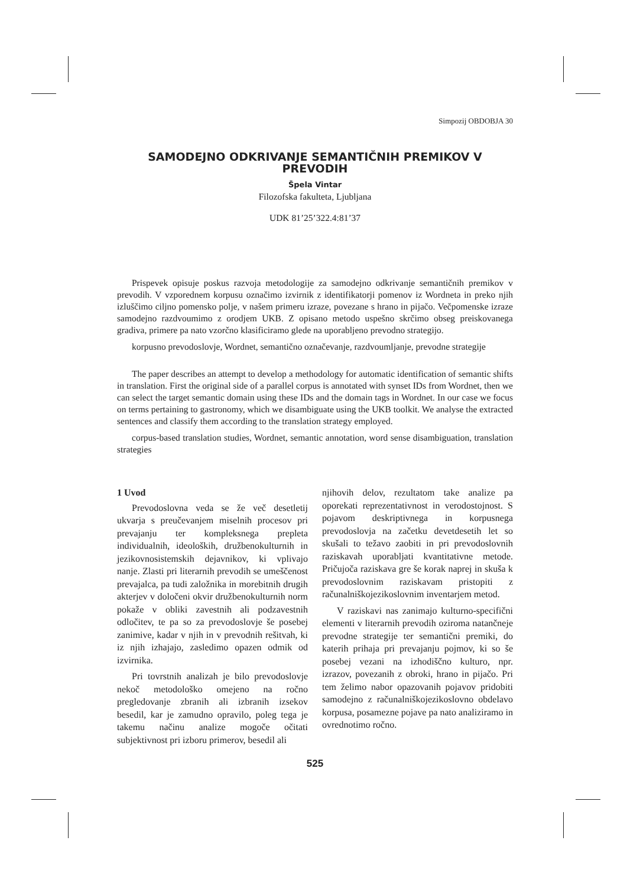Simpozij OBDOBJA 30
SAMODEJNO ODKRIVANJE SEMANTIČNIH PREMIKOV V PREVODIH
Špela Vintar
Filozofska fakulteta, Ljubljana
UDK 81’25’322.4:81’37
Prispevek opisuje poskus razvoja metodologije za samodejno odkrivanje semantičnih premikov v prevodih. V vzporednem korpusu označimo izvirnik z identifikatorji pomenov iz Wordneta in preko njih izluščimo ciljno pomensko polje, v našem primeru izraze, povezane s hrano in pijačo. Večpomenske izraze samodejno razdvoumimo z orodjem UKB. Z opisano metodo uspešno skrčimo obseg preiskovanega gradiva, primere pa nato vzorčno klasificiramo glede na uporabljeno prevodno strategijo.
korpusno prevodoslovje, Wordnet, semantično označevanje, razdvoumljanje, prevodne strategije
The paper describes an attempt to develop a methodology for automatic identification of semantic shifts in translation. First the original side of a parallel corpus is annotated with synset IDs from Wordnet, then we can select the target semantic domain using these IDs and the domain tags in Wordnet. In our case we focus on terms pertaining to gastronomy, which we disambiguate using the UKB toolkit. We analyse the extracted sentences and classify them according to the translation strategy employed.
corpus-based translation studies, Wordnet, semantic annotation, word sense disambiguation, translation strategies
1 Uvod
Prevodoslovna veda se že več desetletij ukvarja s preučevanjem miselnih procesov pri prevajanju ter kompleksnega prepleta individualnih, ideoloških, družbenokulturnih in jezikovnosistemskih dejavnikov, ki vplivajo nanje. Zlasti pri literarnih prevodih se umeščenost prevajalca, pa tudi založnika in morebitnih drugih akterjev v določeni okvir družbenokulturnih norm pokaže v obliki zavestnih ali podzavestnih odločitev, te pa so za prevodoslovje še posebej zanimive, kadar v njih in v prevodnih rešitvah, ki iz njih izhajajo, zasledimo opazen odmik od izvirnika.
Pri tovrstnih analizah je bilo prevodoslovje nekoč metodološko omejeno na ročno pregledovanje zbranih ali izbranih izsekov besedil, kar je zamudno opravilo, poleg tega je takemu načinu analize mogoče očitati subjektivnost pri izboru primerov, besedil ali
njihovih delov, rezultatom take analize pa oporekati reprezentativnost in verodostojnost. S pojavom deskriptivnega in korpusnega prevodoslovja na začetku devetdesetih let so skušali to težavo zaobiti in pri prevodoslovnih raziskavah uporabljati kvantitativne metode. Pričujoča raziskava gre še korak naprej in skuša k prevodoslovnim raziskavam pristopiti z računalniškojezikoslovnim inventarjem metod.
V raziskavi nas zanimajo kulturno-specifični elementi v literarnih prevodih oziroma natančneje prevodne strategije ter semantični premiki, do katerih prihaja pri prevajanju pojmov, ki so še posebej vezani na izhodiščno kulturo, npr. izrazov, povezanih z obroki, hrano in pijačo. Pri tem želimo nabor opazovanih pojavov pridobiti samodejno z računalniškojezikoslovno obdelavo korpusa, posamezne pojave pa nato analiziramo in ovrednotimo ročno.
525